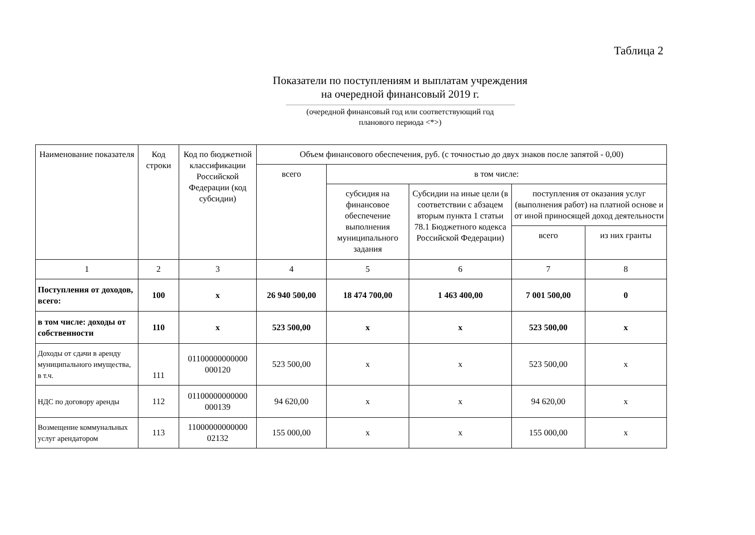Таблица 2
Показатели по поступлениям и выплатам учреждения
на очередной финансовый 2019 г.
(очередной финансовый год или соответствующий год
планового периода <*>)
| Наименование показателя | Код строки | Код по бюджетной классификации Российской Федерации (код субсидии) | Объем финансового обеспечения, руб. (с точностью до двух знаков после запятой - 0,00) | | | | |
| --- | --- | --- | --- | --- | --- | --- | --- |
| | | | всего | в том числе: | | | |
| | | | | субсидия на финансовое обеспечение выполнения муниципального задания | Субсидии на иные цели (в соответствии с абзацем вторым пункта 1 статьи 78.1 Бюджетного кодекса Российской Федерации) | поступления от оказания услуг (выполнения работ) на платной основе и от иной приносящей доход деятельности | |
| | | | | | | всего | из них гранты |
| 1 | 2 | 3 | 4 | 5 | 6 | 7 | 8 |
| Поступления от доходов, всего: | 100 | х | 26 940 500,00 | 18 474 700,00 | 1 463 400,00 | 7 001 500,00 | 0 |
| в том числе: доходы от собственности | 110 | х | 523 500,00 | х | х | 523 500,00 | х |
| Доходы от сдачи в аренду муниципального имущества, в т.ч. | 111 | 01100000000000 000120 | 523 500,00 | х | х | 523 500,00 | х |
| НДС по договору аренды | 112 | 01100000000000 000139 | 94 620,00 | х | х | 94 620,00 | х |
| Возмещение коммунальных услуг арендатором | 113 | 11000000000000 02132 | 155 000,00 | х | х | 155 000,00 | х |